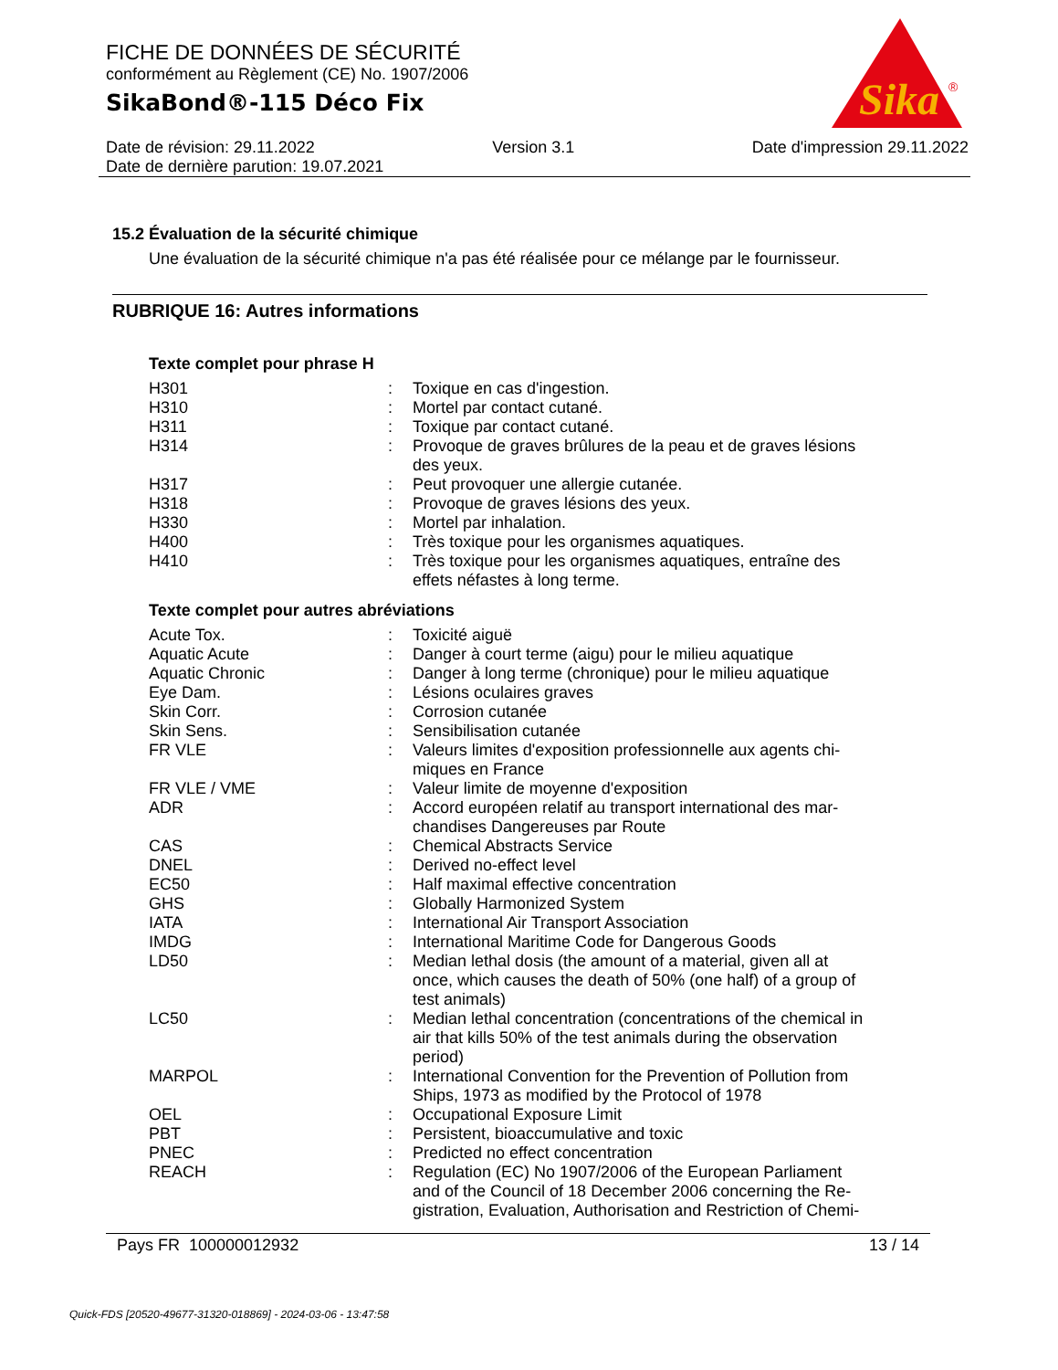Sika
®
FICHE DE DONNÉES DE SÉCURITÉ
conformément au Règlement (CE) No. 1907/2006
SikaBond®-115 Déco Fix
Date de révision: 29.11.2022 Version 3.1 Date d'impression 29.11.2022
Date de dernière parution: 19.07.2021
15.2 Évaluation de la sécurité chimique
Une évaluation de la sécurité chimique n'a pas été réalisée pour ce mélange par le fournisseur.
RUBRIQUE 16: Autres informations
Texte complet pour phrase H
| H301 | : | Toxique en cas d'ingestion. |
| H310 | : | Mortel par contact cutané. |
| H311 | : | Toxique par contact cutané. |
| H314 | : | Provoque de graves brûlures de la peau et de graves lésions des yeux. |
| H317 | : | Peut provoquer une allergie cutanée. |
| H318 | : | Provoque de graves lésions des yeux. |
| H330 | : | Mortel par inhalation. |
| H400 | : | Très toxique pour les organismes aquatiques. |
| H410 | : | Très toxique pour les organismes aquatiques, entraîne des effets néfastes à long terme. |
Texte complet pour autres abréviations
| Acute Tox. | : | Toxicité aiguë |
| Aquatic Acute | : | Danger à court terme (aigu) pour le milieu aquatique |
| Aquatic Chronic | : | Danger à long terme (chronique) pour le milieu aquatique |
| Eye Dam. | : | Lésions oculaires graves |
| Skin Corr. | : | Corrosion cutanée |
| Skin Sens. | : | Sensibilisation cutanée |
| FR VLE | : | Valeurs limites d'exposition professionnelle aux agents chi- miques en France |
| FR VLE / VME | : | Valeur limite de moyenne d'exposition |
| ADR | : | Accord européen relatif au transport international des mar- chandises Dangereuses par Route |
| CAS | : | Chemical Abstracts Service |
| DNEL | : | Derived no-effect level |
| EC50 | : | Half maximal effective concentration |
| GHS | : | Globally Harmonized System |
| IATA | : | International Air Transport Association |
| IMDG | : | International Maritime Code for Dangerous Goods |
| LD50 | : | Median lethal dosis (the amount of a material, given all at once, which causes the death of 50% (one half) of a group of test animals) |
| LC50 | : | Median lethal concentration (concentrations of the chemical in air that kills 50% of the test animals during the observation period) |
| MARPOL | : | International Convention for the Prevention of Pollution from Ships, 1973 as modified by the Protocol of 1978 |
| OEL | : | Occupational Exposure Limit |
| PBT | : | Persistent, bioaccumulative and toxic |
| PNEC | : | Predicted no effect concentration |
| REACH | : | Regulation (EC) No 1907/2006 of the European Parliament and of the Council of 18 December 2006 concerning the Re- gistration, Evaluation, Authorisation and Restriction of Chemi- |
Pays FR 100000012932 13 / 14
Quick-FDS [20520-49677-31320-018869] - 2024-03-06 - 13:47:58